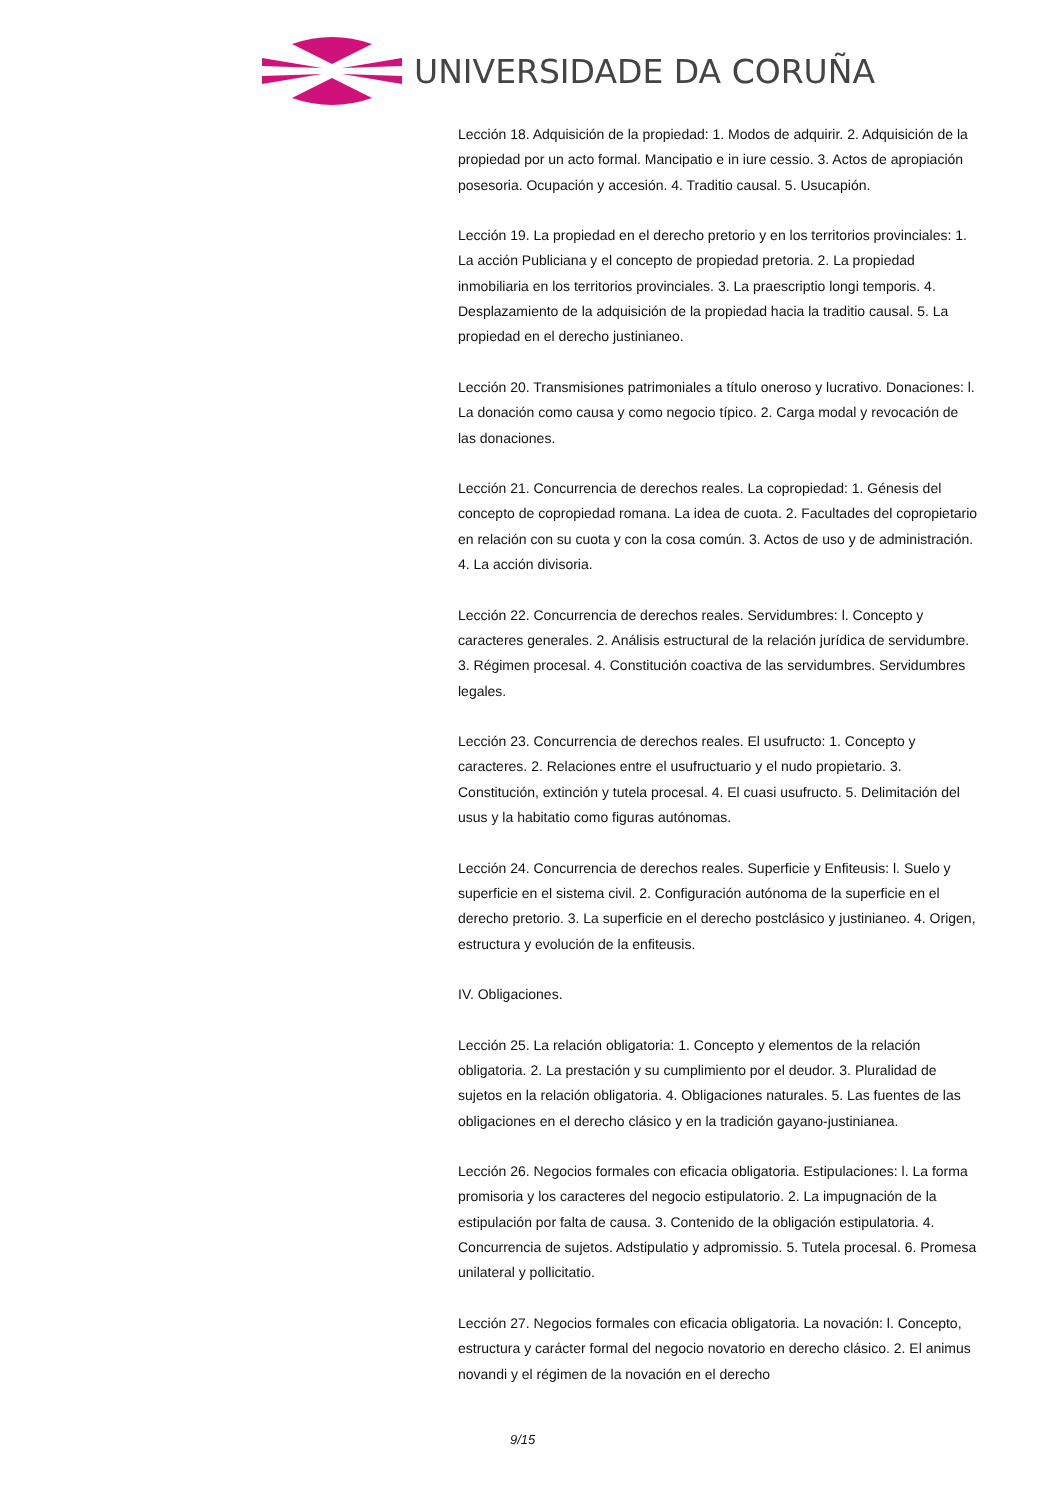UNIVERSIDADE DA CORUÑA
Lección 18. Adquisición de la propiedad: 1. Modos de adquirir. 2. Adquisición de la propiedad por un acto formal. Mancipatio e in iure cessio. 3. Actos de apropiación posesoria. Ocupación y accesión. 4. Traditio causal. 5. Usucapión.
Lección 19. La propiedad en el derecho pretorio y en los territorios provinciales: 1. La acción Publiciana y el concepto de propiedad pretoria. 2. La propiedad inmobiliaria en los territorios provinciales. 3. La praescriptio longi temporis. 4. Desplazamiento de la adquisición de la propiedad hacia la traditio causal. 5. La propiedad en el derecho justinianeo.
Lección 20. Transmisiones patrimoniales a título oneroso y lucrativo. Donaciones: l. La donación como causa y como negocio típico. 2. Carga modal y revocación de las donaciones.
Lección 21. Concurrencia de derechos reales. La copropiedad: 1. Génesis del concepto de copropiedad romana. La idea de cuota. 2. Facultades del copropietario en relación con su cuota y con la cosa común. 3. Actos de uso y de administración. 4. La acción divisoria.
Lección 22. Concurrencia de derechos reales. Servidumbres: l. Concepto y caracteres generales. 2. Análisis estructural de la relación jurídica de servidumbre. 3. Régimen procesal. 4. Constitución coactiva de las servidumbres. Servidumbres legales.
Lección 23. Concurrencia de derechos reales. El usufructo: 1. Concepto y caracteres. 2. Relaciones entre el usufructuario y el nudo propietario. 3. Constitución, extinción y tutela procesal. 4. El cuasi usufructo. 5. Delimitación del usus y la habitatio como figuras autónomas.
Lección 24. Concurrencia de derechos reales. Superficie y Enfiteusis: l. Suelo y superficie en el sistema civil. 2. Configuración autónoma de la superficie en el derecho pretorio. 3. La superficie en el derecho postclásico y justinianeo. 4. Origen, estructura y evolución de la enfiteusis.
IV. Obligaciones.
Lección 25. La relación obligatoria: 1. Concepto y elementos de la relación obligatoria. 2. La prestación y su cumplimiento por el deudor. 3. Pluralidad de sujetos en la relación obligatoria. 4. Obligaciones naturales. 5. Las fuentes de las obligaciones en el derecho clásico y en la tradición gayano-justinianea.
Lección 26. Negocios formales con eficacia obligatoria. Estipulaciones: l. La forma promisoria y los caracteres del negocio estipulatorio. 2. La impugnación de la estipulación por falta de causa. 3. Contenido de la obligación estipulatoria. 4. Concurrencia de sujetos. Adstipulatio y adpromissio. 5. Tutela procesal. 6. Promesa unilateral y pollicitatio.
Lección 27. Negocios formales con eficacia obligatoria. La novación: l. Concepto, estructura y carácter formal del negocio novatorio en derecho clásico. 2. El animus novandi y el régimen de la novación en el derecho
9/15